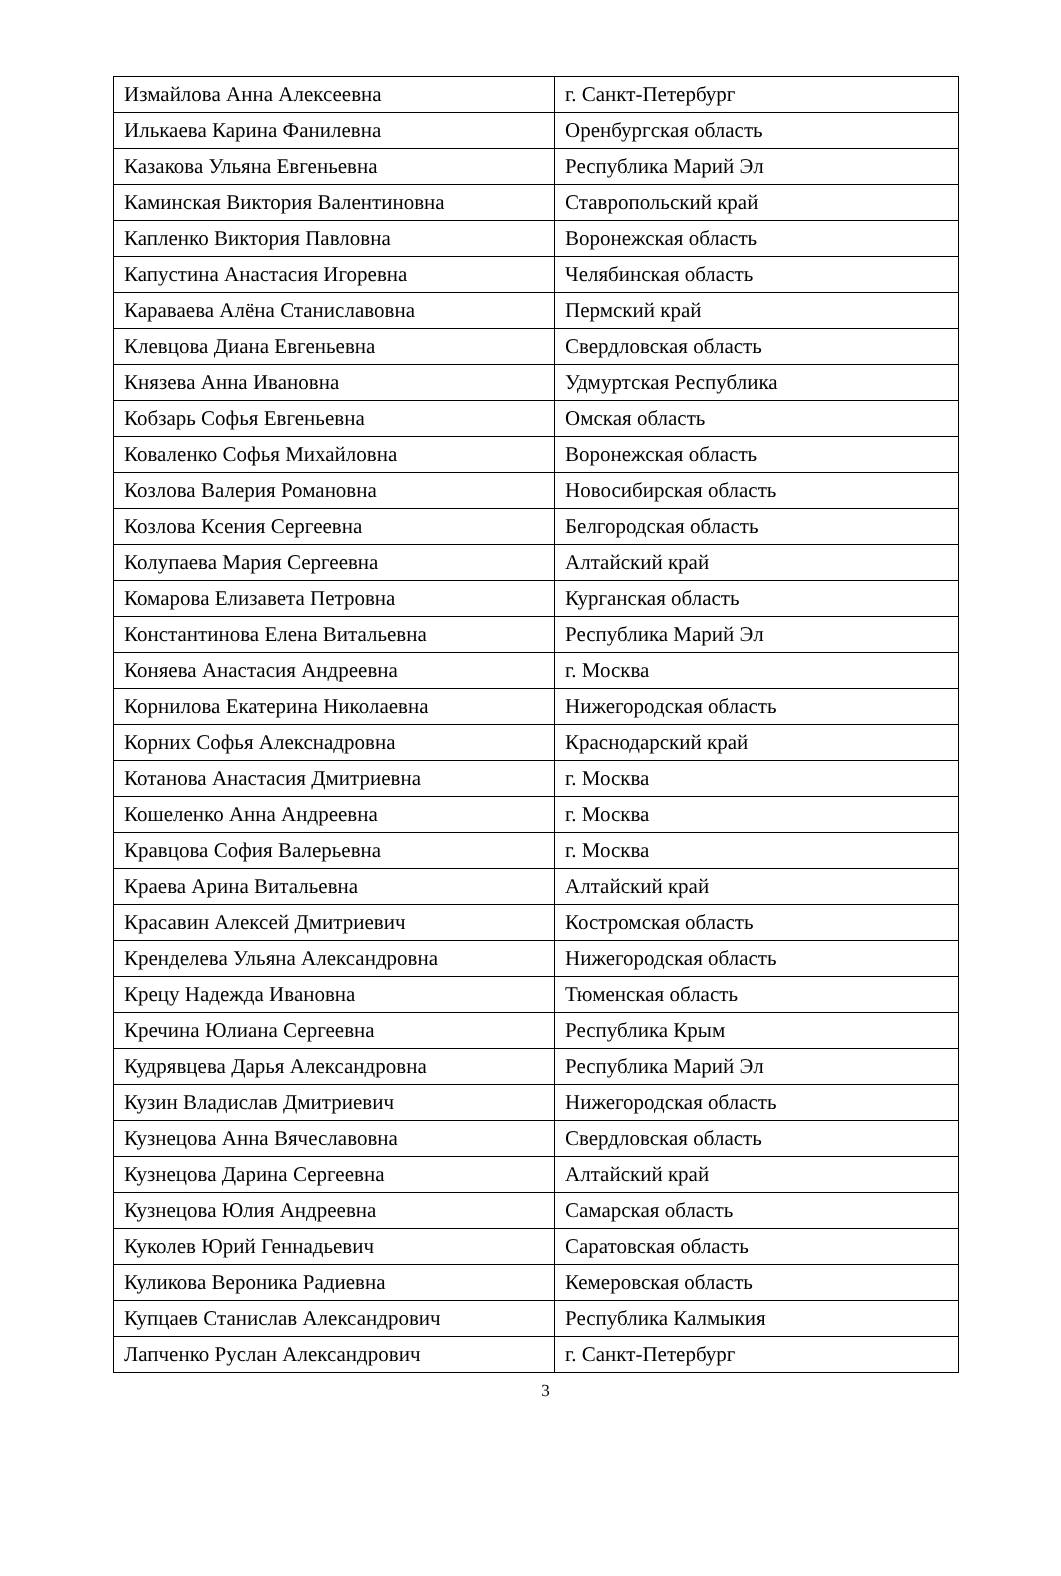| Измайлова Анна Алексеевна | г. Санкт-Петербург |
| Илькаева Карина Фанилевна | Оренбургская область |
| Казакова Ульяна Евгеньевна | Республика Марий Эл |
| Каминская Виктория Валентиновна | Ставропольский край |
| Капленко Виктория Павловна | Воронежская область |
| Капустина Анастасия Игоревна | Челябинская область |
| Караваева Алёна Станиславовна | Пермский край |
| Клевцова Диана Евгеньевна | Свердловская область |
| Князева Анна Ивановна | Удмуртская Республика |
| Кобзарь Софья Евгеньевна | Омская область |
| Коваленко Софья Михайловна | Воронежская область |
| Козлова Валерия Романовна | Новосибирская область |
| Козлова Ксения Сергеевна | Белгородская область |
| Колупаева Мария Сергеевна | Алтайский край |
| Комарова Елизавета Петровна | Курганская область |
| Константинова Елена Витальевна | Республика Марий Эл |
| Коняева Анастасия Андреевна | г. Москва |
| Корнилова Екатерина Николаевна | Нижегородская область |
| Корних Софья Алекснадровна | Краснодарский край |
| Котанова Анастасия Дмитриевна | г. Москва |
| Кошеленко Анна Андреевна | г. Москва |
| Кравцова София Валерьевна | г. Москва |
| Краева Арина Витальевна | Алтайский край |
| Красавин Алексей Дмитриевич | Костромская область |
| Кренделева Ульяна Александровна | Нижегородская область |
| Крецу Надежда Ивановна | Тюменская область |
| Кречина Юлиана Сергеевна | Республика Крым |
| Кудрявцева Дарья Александровна | Республика Марий Эл |
| Кузин Владислав Дмитриевич | Нижегородская область |
| Кузнецова Анна Вячеславовна | Свердловская область |
| Кузнецова Дарина Сергеевна | Алтайский край |
| Кузнецова Юлия Андреевна | Самарская область |
| Куколев Юрий Геннадьевич | Саратовская область |
| Куликова Вероника Радиевна | Кемеровская область |
| Купцаев Станислав Александрович | Республика Калмыкия |
| Лапченко Руслан Александрович | г. Санкт-Петербург |
3